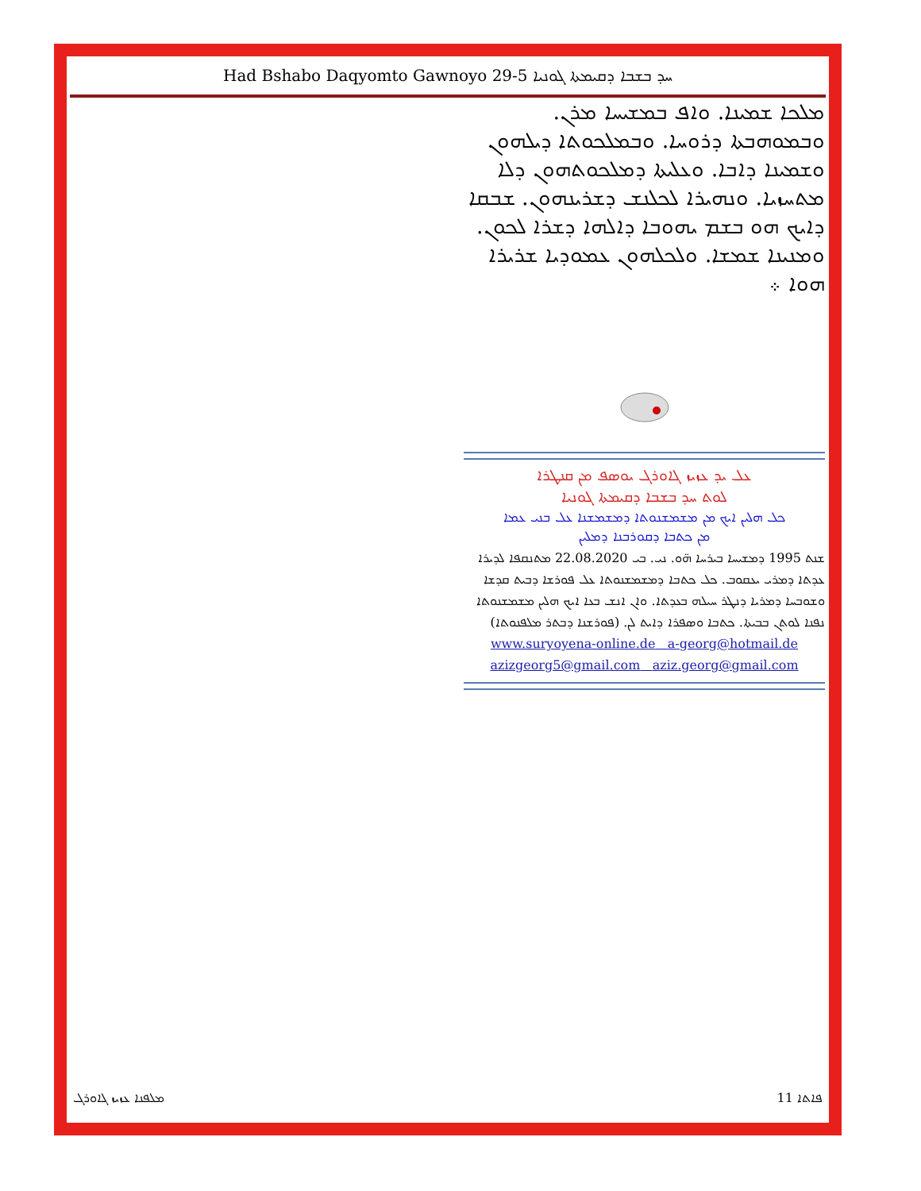Had Bshabo Daqyomto Gawnoyo 29-5 ܚܕ ܒܫܒܐ ܕܩܝܡܬܐ ܓܘܢܝܐ
ܡܠܟܐ ܫܡܝܢܐ. ܘܐܦ ܒܡܫܝܚܐ ܡܪܢ. ܘܒܡܘܗܒܬܐ ܕܪܘܚܐ. ܘܒܡܠܟܘܬܐ ܕܝܠܗܘܢ ܘܫܡܝܢܐ ܕܐܒܐ. ܘܥܠܝܬܐ ܕܡܠܟܘܬܗܘܢ ܕܠܐ ܡܬܚܙܝܐ. ܘܢܗܝܪܐ ܠܟܠܢܫ ܕܫܪܝܢܗܘܢ. ܫܒܩܐ ܕܐܝܟ ܗܘ ܒܫܡ ܝܗܘܒܐ ܕܐܠܗܐ ܕܫܪܐ ܠܟܘܢ. ܘܡܢܝܢܐ ܫܡܫܐ. ܘܠܟܠܗܘܢ ܥܡܘܕܝܐ ܫܪܝܪܐ ܗܘܐ ܀
ܥܠ ܝܕ ܥܙܝܙ ܓܐܘܪܓ ܝܘܣܦ ܡܢ ܩܢܛܪܐ
ܠܘܬ ܚܕ ܒܫܒܐ ܕܩܝܡܬܐ ܓܘܢܝܐ
ܟܠ ܗܠܝܢ ܐܝܟ ܡܢ ܡܫܡܫܢܘܬܐ ܕܡܫܡܫܢܐ ܥܠ ܒܢܝ ܥܡܐ
ܡܢ ܟܬܒܐ ܕܩܘܪܒܢܐ ܕܡܠܝܢ
ܫܢܬ 1995 ܕܡܫܝܚܐ ܒܝܪܚܐ ܗ̈ܘ. ܢܝ. ܒܝ 22.08.2020 ܡܬܢܩܦܐ ܠܕܝܪܐ ܥܕܬܐ ܕܡܪܝ ܝܥܩܘܒ. ܟܠ ܟܬܒܐ ܕܡܫܡܫܢܘܬܐ ܥܠ ܦܘܪܫܐ ܕܒܝܬ ܩܕܫܐ ܘܫܘܒܚܐ ܕܡܪܝܐ ܕܢܛܪ ܚܝܠܗ ܒܥܕܬܐ. ܘܐܢ ܐܢܫ ܒܥܐ ܐܝܟ ܗܠܝܢ ܡܫܡܫܢܘܬܐ ܢܦܢܐ ܠܘܬܢ ܒܒܝܬܐ. ܟܬܒܐ ܘܣܦܪܐ ܕܐܝܬ ܠܢ. (ܦܘܪܫܢܐ ܕܒܬܪ ܡܠܦܢܘܬܐ)
www.suryoyena-online.de a-georg@hotmail.de
azizgeorg5@gmail.com aziz.georg@gmail.com
ܡܠܦܢܐ ܥܙܝܙ ܓܐܘܪܓ 11 ܦܐܬܐ